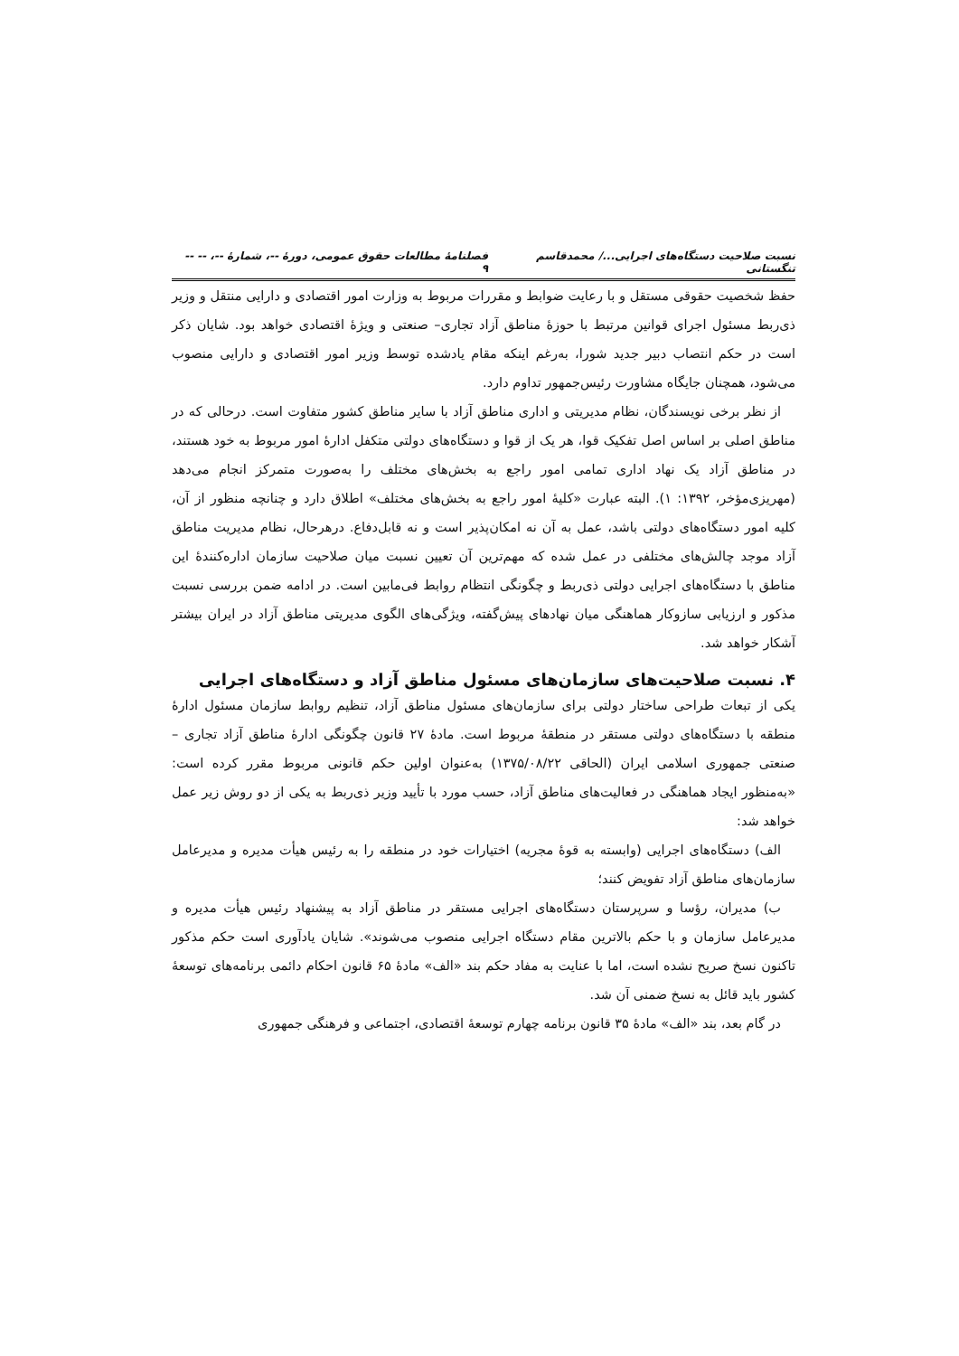نسبت صلاحیت دستگاه‌های اجرایی.../ محمدقاسم تنگستانی فصلنامهٔ مطالعات حقوق عمومی، دورهٔ --، شمارهٔ --، -- -- ۹
حفظ شخصیت حقوقی مستقل و با رعایت ضوابط و مقررات مربوط به وزارت امور اقتصادی و دارایی منتقل و وزیر ذی‌ربط مسئول اجرای قوانین مرتبط با حوزهٔ مناطق آزاد تجاری– صنعتی و ویژهٔ اقتصادی خواهد بود. شایان ذکر است در حکم انتصاب دبیر جدید شورا، به‌رغم اینکه مقام یادشده توسط وزیر امور اقتصادی و دارایی منصوب می‌شود، همچنان جایگاه مشاورت رئیس‌جمهور تداوم دارد.
از نظر برخی نویسندگان، نظام مدیریتی و اداری مناطق آزاد با سایر مناطق کشور متفاوت است. درحالی که در مناطق اصلی بر اساس اصل تفکیک قوا، هر یک از قوا و دستگاه‌های دولتی متکفل ادارهٔ امور مربوط به خود هستند، در مناطق آزاد یک نهاد اداری تمامی امور راجع به بخش‌های مختلف را به‌صورت متمرکز انجام می‌دهد (مهریزی‌مؤخر، ۱۳۹۲: ۱). البته عبارت «کلیهٔ امور راجع به بخش‌های مختلف» اطلاق دارد و چنانچه منظور از آن، کلیه امور دستگاه‌های دولتی باشد، عمل به آن نه امکان‌پذیر است و نه قابل‌دفاع. درهرحال، نظام مدیریت مناطق آزاد موجد چالش‌های مختلفی در عمل شده که مهم‌ترین آن تعیین نسبت میان صلاحیت سازمان اداره‌کنندهٔ این مناطق با دستگاه‌های اجرایی دولتی ذی‌ربط و چگونگی انتظام روابط فی‌مابین است. در ادامه ضمن بررسی نسبت مذکور و ارزیابی سازوکار هماهنگی میان نهادهای پیش‌گفته، ویژگی‌های الگوی مدیریتی مناطق آزاد در ایران بیشتر آشکار خواهد شد.
۴. نسبت صلاحیت‌های سازمان‌های مسئول مناطق آزاد و دستگاه‌های اجرایی
یکی از تبعات طراحی ساختار دولتی برای سازمان‌های مسئول مناطق آزاد، تنظیم روابط سازمان مسئول ادارهٔ منطقه با دستگاه‌های دولتی مستقر در منطقهٔ مربوط است. مادهٔ ۲۷ قانون چگونگی ادارهٔ مناطق آزاد تجاری –صنعتی جمهوری اسلامی ایران (الحاقی ۱۳۷۵/۰۸/۲۲) به‌عنوان اولین حکم قانونی مربوط مقرر کرده است: «به‌منظور ایجاد هماهنگی در فعالیت‌های مناطق آزاد، حسب مورد با تأیید وزیر ذی‌ربط به یکی از دو روش زیر عمل خواهد شد:
الف) دستگاه‌های اجرایی (وابسته به قوهٔ مجریه) اختیارات خود در منطقه را به رئیس هیأت مدیره و مدیرعامل سازمان‌های مناطق آزاد تفویض کنند؛
ب) مدیران، رؤسا و سرپرستان دستگاه‌های اجرایی مستقر در مناطق آزاد به پیشنهاد رئیس هیأت مدیره و مدیرعامل سازمان و با حکم بالاترین مقام دستگاه اجرایی منصوب می‌شوند». شایان یادآوری است حکم مذکور تاکنون نسخ صریح نشده است، اما با عنایت به مفاد حکم بند «الف» مادهٔ ۶۵ قانون احکام دائمی برنامه‌های توسعهٔ کشور باید قائل به نسخ ضمنی آن شد.
در گام بعد، بند «الف» مادهٔ ۳۵ قانون برنامه چهارم توسعهٔ اقتصادی، اجتماعی و فرهنگی جمهوری